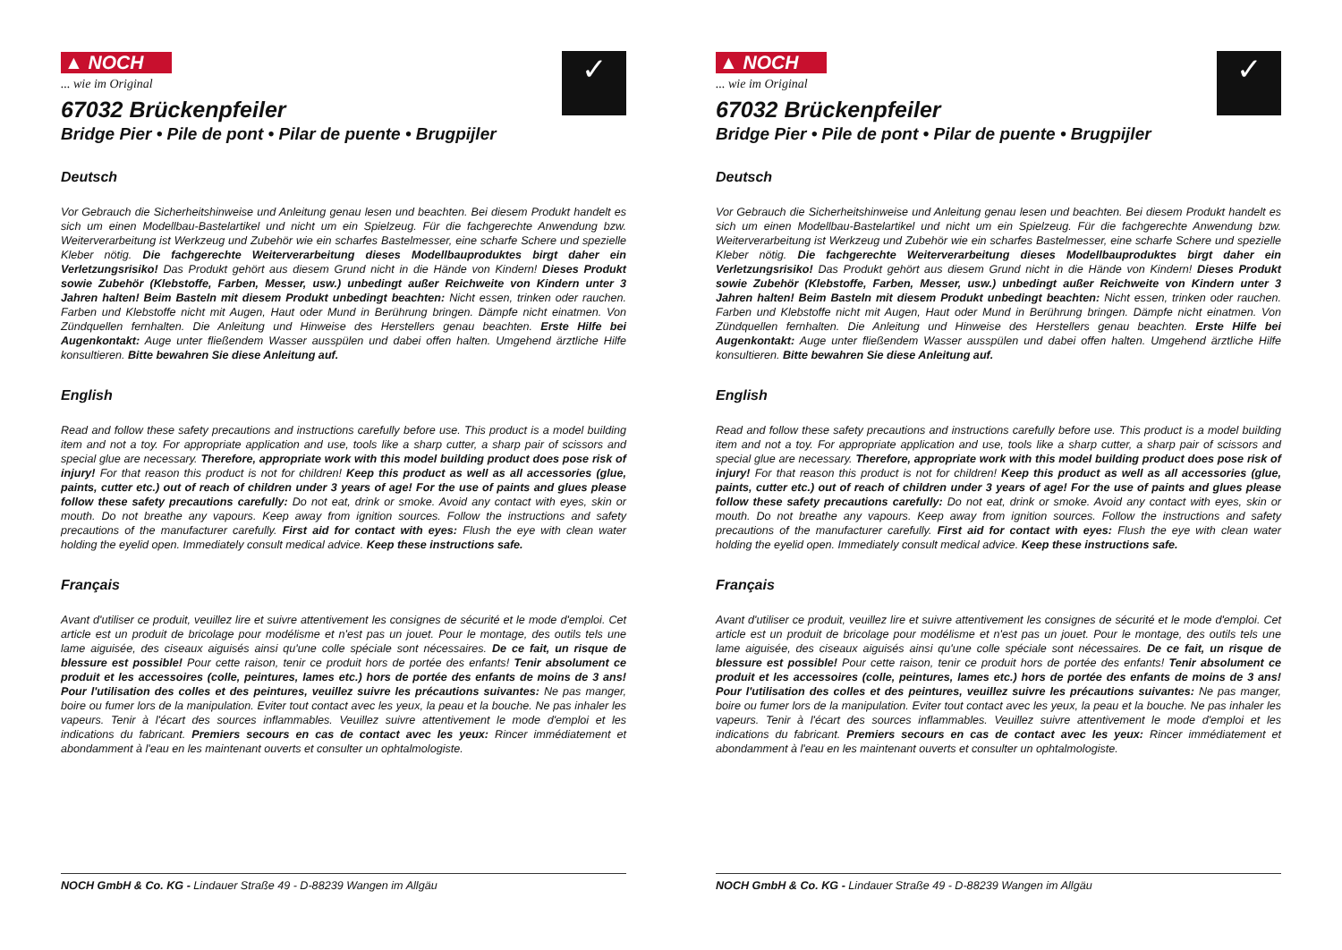▲ NOCH
... wie im Original
✓
67032 Brückenpfeiler
Bridge Pier • Pile de pont • Pilar de puente • Brugpijler
Deutsch
Vor Gebrauch die Sicherheitshinweise und Anleitung genau lesen und beachten. Bei diesem Produkt handelt es sich um einen Modellbau-Bastelartikel und nicht um ein Spielzeug. Für die fachgerechte Anwendung bzw. Weiterverarbeitung ist Werkzeug und Zubehör wie ein scharfes Bastelmesser, eine scharfe Schere und spezielle Kleber nötig. Die fachgerechte Weiterverarbeitung dieses Modellbauproduktes birgt daher ein Verletzungsrisiko! Das Produkt gehört aus diesem Grund nicht in die Hände von Kindern! Dieses Produkt sowie Zubehör (Klebstoffe, Farben, Messer, usw.) unbedingt außer Reichweite von Kindern unter 3 Jahren halten! Beim Basteln mit diesem Produkt unbedingt beachten: Nicht essen, trinken oder rauchen. Farben und Klebstoffe nicht mit Augen, Haut oder Mund in Berührung bringen. Dämpfe nicht einatmen. Von Zündquellen fernhalten. Die Anleitung und Hinweise des Herstellers genau beachten. Erste Hilfe bei Augenkontakt: Auge unter fließendem Wasser ausspülen und dabei offen halten. Umgehend ärztliche Hilfe konsultieren. Bitte bewahren Sie diese Anleitung auf.
English
Read and follow these safety precautions and instructions carefully before use. This product is a model building item and not a toy. For appropriate application and use, tools like a sharp cutter, a sharp pair of scissors and special glue are necessary. Therefore, appropriate work with this model building product does pose risk of injury! For that reason this product is not for children! Keep this product as well as all accessories (glue, paints, cutter etc.) out of reach of children under 3 years of age! For the use of paints and glues please follow these safety precautions carefully: Do not eat, drink or smoke. Avoid any contact with eyes, skin or mouth. Do not breathe any vapours. Keep away from ignition sources. Follow the instructions and safety precautions of the manufacturer carefully. First aid for contact with eyes: Flush the eye with clean water holding the eyelid open. Immediately consult medical advice. Keep these instructions safe.
Français
Avant d'utiliser ce produit, veuillez lire et suivre attentivement les consignes de sécurité et le mode d'emploi. Cet article est un produit de bricolage pour modélisme et n'est pas un jouet. Pour le montage, des outils tels une lame aiguisée, des ciseaux aiguisés ainsi qu'une colle spéciale sont nécessaires. De ce fait, un risque de blessure est possible! Pour cette raison, tenir ce produit hors de portée des enfants! Tenir absolument ce produit et les accessoires (colle, peintures, lames etc.) hors de portée des enfants de moins de 3 ans! Pour l'utilisation des colles et des peintures, veuillez suivre les précautions suivantes: Ne pas manger, boire ou fumer lors de la manipulation. Eviter tout contact avec les yeux, la peau et la bouche. Ne pas inhaler les vapeurs. Tenir à l'écart des sources inflammables. Veuillez suivre attentivement le mode d'emploi et les indications du fabricant. Premiers secours en cas de contact avec les yeux: Rincer immédiatement et abondamment à l'eau en les maintenant ouverts et consulter un ophtalmologiste.
NOCH GmbH & Co. KG - Lindauer Straße 49 - D-88239 Wangen im Allgäu
▲ NOCH
... wie im Original
✓
67032 Brückenpfeiler
Bridge Pier • Pile de pont • Pilar de puente • Brugpijler
Deutsch
Vor Gebrauch die Sicherheitshinweise und Anleitung genau lesen und beachten. Bei diesem Produkt handelt es sich um einen Modellbau-Bastelartikel und nicht um ein Spielzeug. Für die fachgerechte Anwendung bzw. Weiterverarbeitung ist Werkzeug und Zubehör wie ein scharfes Bastelmesser, eine scharfe Schere und spezielle Kleber nötig. Die fachgerechte Weiterverarbeitung dieses Modellbauproduktes birgt daher ein Verletzungsrisiko! Das Produkt gehört aus diesem Grund nicht in die Hände von Kindern! Dieses Produkt sowie Zubehör (Klebstoffe, Farben, Messer, usw.) unbedingt außer Reichweite von Kindern unter 3 Jahren halten! Beim Basteln mit diesem Produkt unbedingt beachten: Nicht essen, trinken oder rauchen. Farben und Klebstoffe nicht mit Augen, Haut oder Mund in Berührung bringen. Dämpfe nicht einatmen. Von Zündquellen fernhalten. Die Anleitung und Hinweise des Herstellers genau beachten. Erste Hilfe bei Augenkontakt: Auge unter fließendem Wasser ausspülen und dabei offen halten. Umgehend ärztliche Hilfe konsultieren. Bitte bewahren Sie diese Anleitung auf.
English
Read and follow these safety precautions and instructions carefully before use. This product is a model building item and not a toy. For appropriate application and use, tools like a sharp cutter, a sharp pair of scissors and special glue are necessary. Therefore, appropriate work with this model building product does pose risk of injury! For that reason this product is not for children! Keep this product as well as all accessories (glue, paints, cutter etc.) out of reach of children under 3 years of age! For the use of paints and glues please follow these safety precautions carefully: Do not eat, drink or smoke. Avoid any contact with eyes, skin or mouth. Do not breathe any vapours. Keep away from ignition sources. Follow the instructions and safety precautions of the manufacturer carefully. First aid for contact with eyes: Flush the eye with clean water holding the eyelid open. Immediately consult medical advice. Keep these instructions safe.
Français
Avant d'utiliser ce produit, veuillez lire et suivre attentivement les consignes de sécurité et le mode d'emploi. Cet article est un produit de bricolage pour modélisme et n'est pas un jouet. Pour le montage, des outils tels une lame aiguisée, des ciseaux aiguisés ainsi qu'une colle spéciale sont nécessaires. De ce fait, un risque de blessure est possible! Pour cette raison, tenir ce produit hors de portée des enfants! Tenir absolument ce produit et les accessoires (colle, peintures, lames etc.) hors de portée des enfants de moins de 3 ans! Pour l'utilisation des colles et des peintures, veuillez suivre les précautions suivantes: Ne pas manger, boire ou fumer lors de la manipulation. Eviter tout contact avec les yeux, la peau et la bouche. Ne pas inhaler les vapeurs. Tenir à l'écart des sources inflammables. Veuillez suivre attentivement le mode d'emploi et les indications du fabricant. Premiers secours en cas de contact avec les yeux: Rincer immédiatement et abondamment à l'eau en les maintenant ouverts et consulter un ophtalmologiste.
NOCH GmbH & Co. KG - Lindauer Straße 49 - D-88239 Wangen im Allgäu